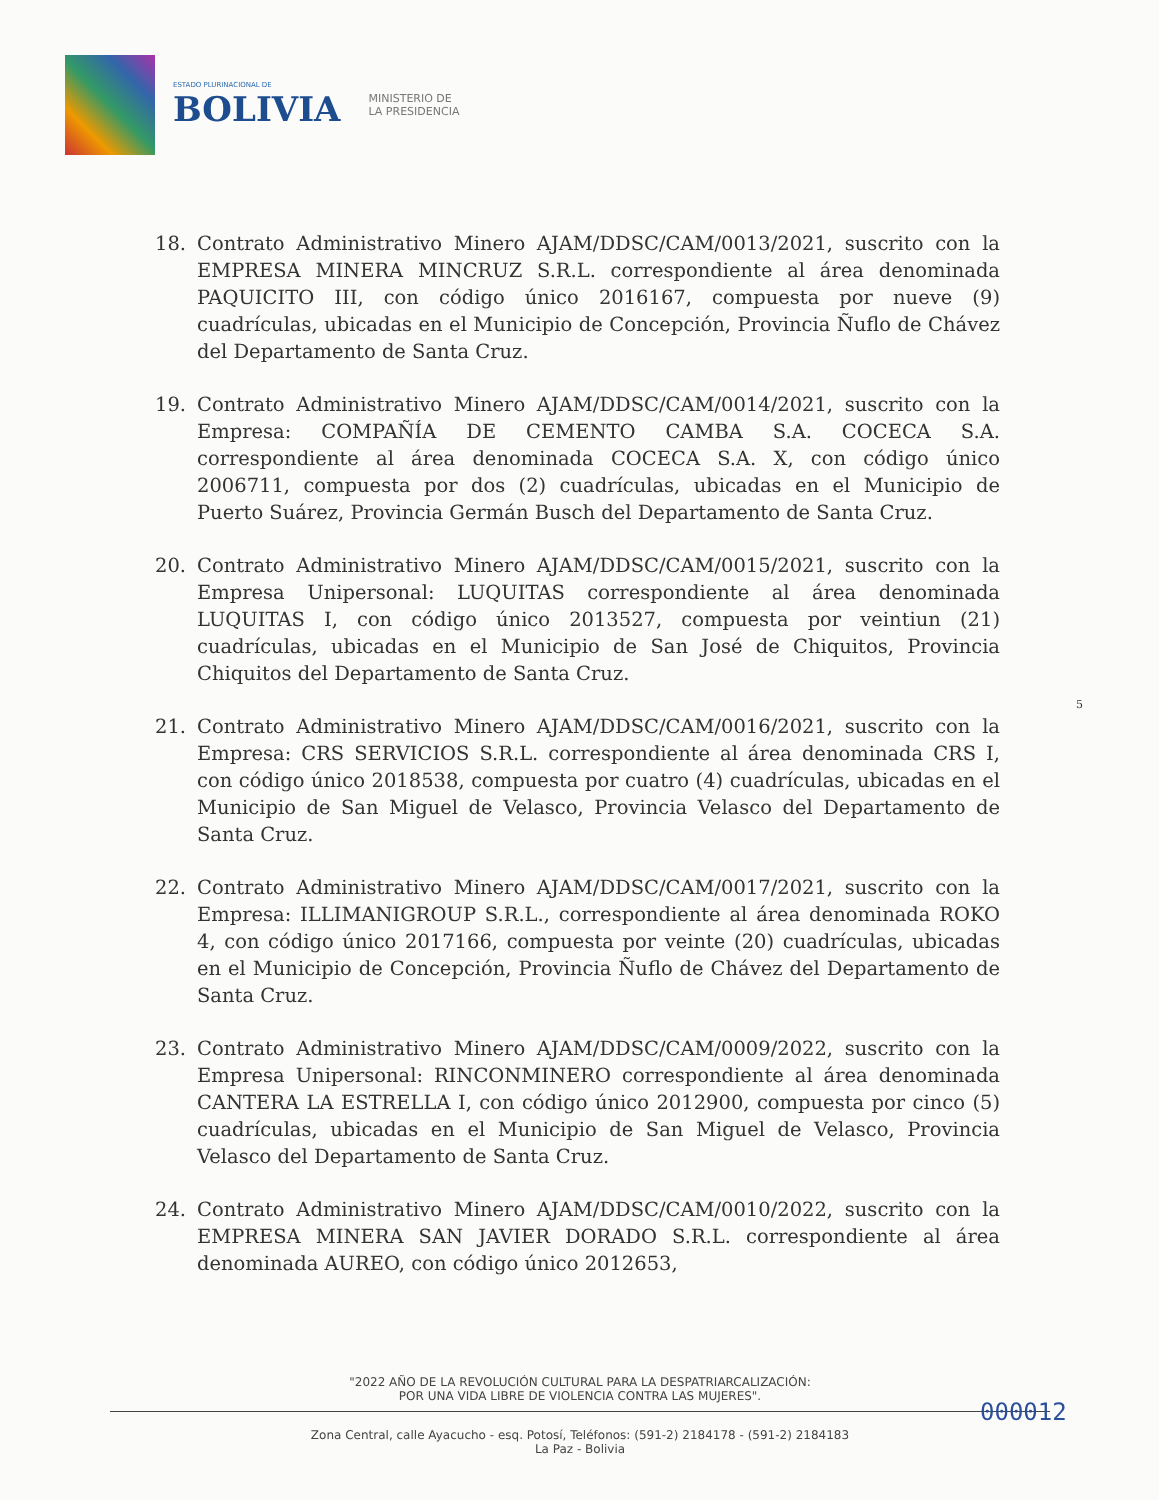ESTADO PLURINACIONAL DE
BOLIVIA
MINISTERIO DE
LA PRESIDENCIA
18. Contrato Administrativo Minero AJAM/DDSC/CAM/0013/2021, suscrito con la EMPRESA MINERA MINCRUZ S.R.L. correspondiente al área denominada PAQUICITO III, con código único 2016167, compuesta por nueve (9) cuadrículas, ubicadas en el Municipio de Concepción, Provincia Ñuflo de Chávez del Departamento de Santa Cruz.
19. Contrato Administrativo Minero AJAM/DDSC/CAM/0014/2021, suscrito con la Empresa: COMPAÑÍA DE CEMENTO CAMBA S.A. COCECA S.A. correspondiente al área denominada COCECA S.A. X, con código único 2006711, compuesta por dos (2) cuadrículas, ubicadas en el Municipio de Puerto Suárez, Provincia Germán Busch del Departamento de Santa Cruz.
20. Contrato Administrativo Minero AJAM/DDSC/CAM/0015/2021, suscrito con la Empresa Unipersonal: LUQUITAS correspondiente al área denominada LUQUITAS I, con código único 2013527, compuesta por veintiun (21) cuadrículas, ubicadas en el Municipio de San José de Chiquitos, Provincia Chiquitos del Departamento de Santa Cruz.
21. Contrato Administrativo Minero AJAM/DDSC/CAM/0016/2021, suscrito con la Empresa: CRS SERVICIOS S.R.L. correspondiente al área denominada CRS I, con código único 2018538, compuesta por cuatro (4) cuadrículas, ubicadas en el Municipio de San Miguel de Velasco, Provincia Velasco del Departamento de Santa Cruz.
22. Contrato Administrativo Minero AJAM/DDSC/CAM/0017/2021, suscrito con la Empresa: ILLIMANIGROUP S.R.L., correspondiente al área denominada ROKO 4, con código único 2017166, compuesta por veinte (20) cuadrículas, ubicadas en el Municipio de Concepción, Provincia Ñuflo de Chávez del Departamento de Santa Cruz.
23. Contrato Administrativo Minero AJAM/DDSC/CAM/0009/2022, suscrito con la Empresa Unipersonal: RINCONMINERO correspondiente al área denominada CANTERA LA ESTRELLA I, con código único 2012900, compuesta por cinco (5) cuadrículas, ubicadas en el Municipio de San Miguel de Velasco, Provincia Velasco del Departamento de Santa Cruz.
24. Contrato Administrativo Minero AJAM/DDSC/CAM/0010/2022, suscrito con la EMPRESA MINERA SAN JAVIER DORADO S.R.L. correspondiente al área denominada AUREO, con código único 2012653,
5
"2022 AÑO DE LA REVOLUCIÓN CULTURAL PARA LA DESPATRIARCALIZACIÓN:
POR UNA VIDA LIBRE DE VIOLENCIA CONTRA LAS MUJERES".
Zona Central, calle Ayacucho - esq. Potosí, Teléfonos: (591-2) 2184178 - (591-2) 2184183
La Paz - Bolivia
000012